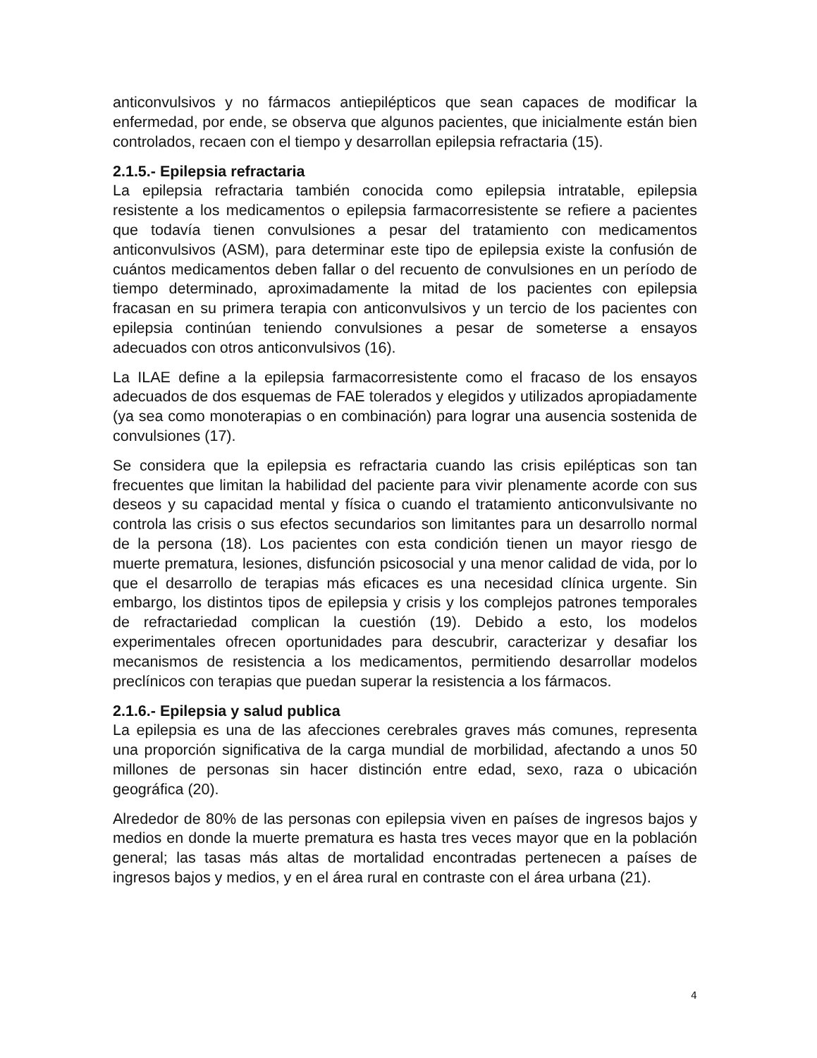anticonvulsivos y no fármacos antiepilépticos que sean capaces de modificar la enfermedad, por ende, se observa que algunos pacientes, que inicialmente están bien controlados, recaen con el tiempo y desarrollan epilepsia refractaria (15).
2.1.5.- Epilepsia refractaria
La epilepsia refractaria también conocida como epilepsia intratable, epilepsia resistente a los medicamentos o epilepsia farmacorresistente se refiere a pacientes que todavía tienen convulsiones a pesar del tratamiento con medicamentos anticonvulsivos (ASM), para determinar este tipo de epilepsia existe la confusión de cuántos medicamentos deben fallar o del recuento de convulsiones en un período de tiempo determinado, aproximadamente la mitad de los pacientes con epilepsia fracasan en su primera terapia con anticonvulsivos y un tercio de los pacientes con epilepsia continúan teniendo convulsiones a pesar de someterse a ensayos adecuados con otros anticonvulsivos (16).
La ILAE define a la epilepsia farmacorresistente como el fracaso de los ensayos adecuados de dos esquemas de FAE tolerados y elegidos y utilizados apropiadamente (ya sea como monoterapias o en combinación) para lograr una ausencia sostenida de convulsiones (17).
Se considera que la epilepsia es refractaria cuando las crisis epilépticas son tan frecuentes que limitan la habilidad del paciente para vivir plenamente acorde con sus deseos y su capacidad mental y física o cuando el tratamiento anticonvulsivante no controla las crisis o sus efectos secundarios son limitantes para un desarrollo normal de la persona (18). Los pacientes con esta condición tienen un mayor riesgo de muerte prematura, lesiones, disfunción psicosocial y una menor calidad de vida, por lo que el desarrollo de terapias más eficaces es una necesidad clínica urgente. Sin embargo, los distintos tipos de epilepsia y crisis y los complejos patrones temporales de refractariedad complican la cuestión (19). Debido a esto, los modelos experimentales ofrecen oportunidades para descubrir, caracterizar y desafiar los mecanismos de resistencia a los medicamentos, permitiendo desarrollar modelos preclínicos con terapias que puedan superar la resistencia a los fármacos.
2.1.6.- Epilepsia y salud publica
La epilepsia es una de las afecciones cerebrales graves más comunes, representa una proporción significativa de la carga mundial de morbilidad, afectando a unos 50 millones de personas sin hacer distinción entre edad, sexo, raza o ubicación geográfica (20).
Alrededor de 80% de las personas con epilepsia viven en países de ingresos bajos y medios en donde la muerte prematura es hasta tres veces mayor que en la población general; las tasas más altas de mortalidad encontradas pertenecen a países de ingresos bajos y medios, y en el área rural en contraste con el área urbana (21).
4